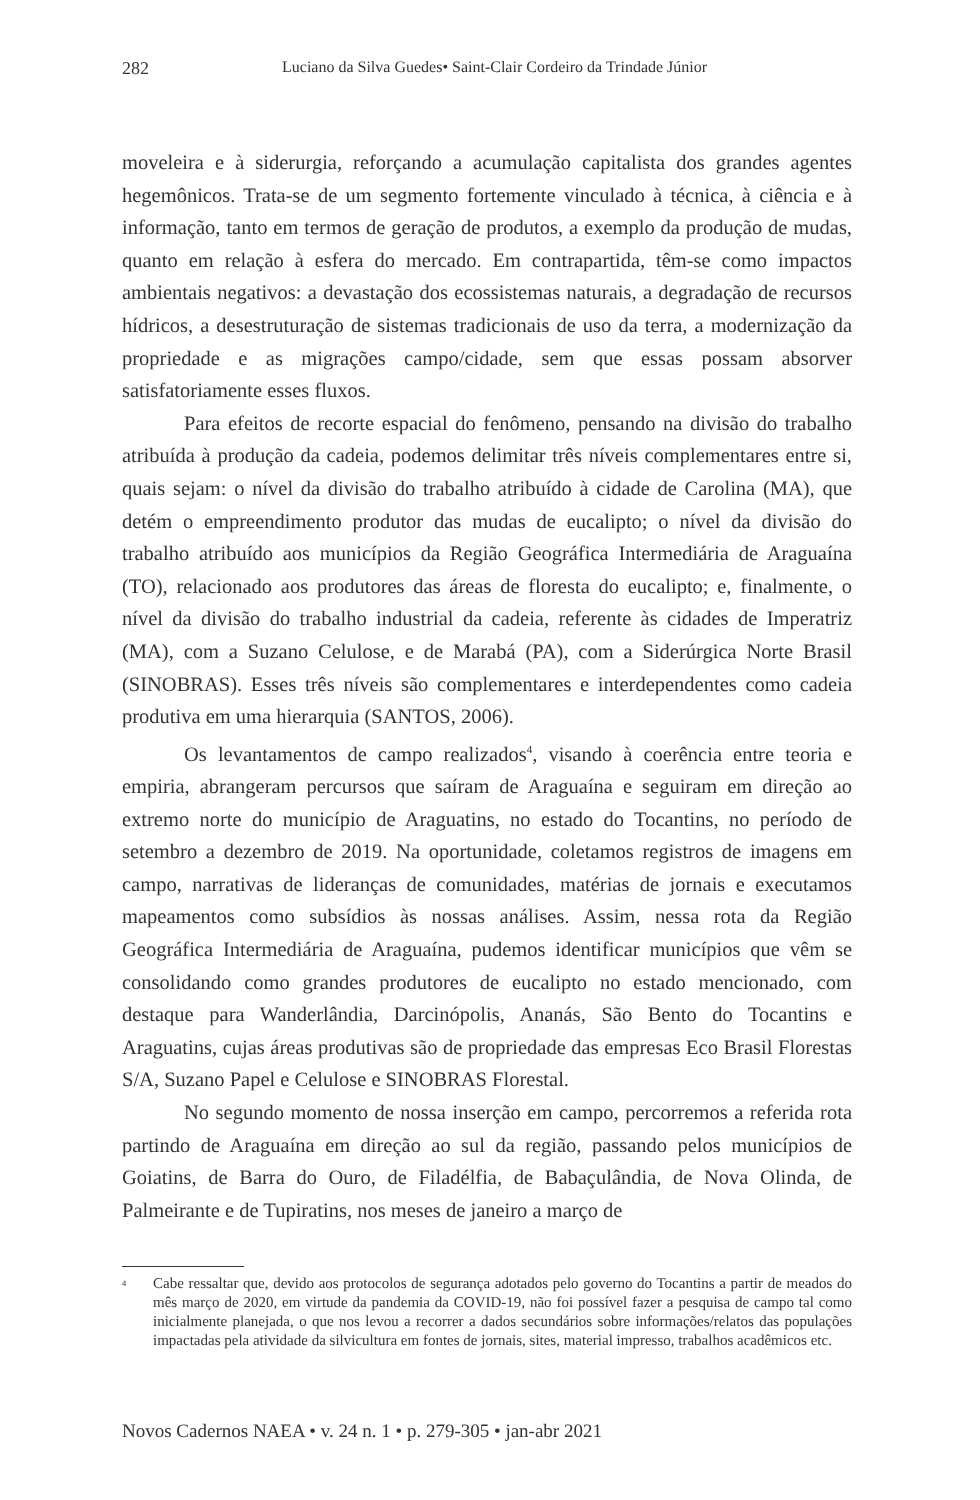282 Luciano da Silva Guedes• Saint-Clair Cordeiro da Trindade Júnior
moveleira e à siderurgia, reforçando a acumulação capitalista dos grandes agentes hegemônicos. Trata-se de um segmento fortemente vinculado à técnica, à ciência e à informação, tanto em termos de geração de produtos, a exemplo da produção de mudas, quanto em relação à esfera do mercado. Em contrapartida, têm-se como impactos ambientais negativos: a devastação dos ecossistemas naturais, a degradação de recursos hídricos, a desestruturação de sistemas tradicionais de uso da terra, a modernização da propriedade e as migrações campo/cidade, sem que essas possam absorver satisfatoriamente esses fluxos.
Para efeitos de recorte espacial do fenômeno, pensando na divisão do trabalho atribuída à produção da cadeia, podemos delimitar três níveis complementares entre si, quais sejam: o nível da divisão do trabalho atribuído à cidade de Carolina (MA), que detém o empreendimento produtor das mudas de eucalipto; o nível da divisão do trabalho atribuído aos municípios da Região Geográfica Intermediária de Araguaína (TO), relacionado aos produtores das áreas de floresta do eucalipto; e, finalmente, o nível da divisão do trabalho industrial da cadeia, referente às cidades de Imperatriz (MA), com a Suzano Celulose, e de Marabá (PA), com a Siderúrgica Norte Brasil (SINOBRAS). Esses três níveis são complementares e interdependentes como cadeia produtiva em uma hierarquia (SANTOS, 2006).
Os levantamentos de campo realizados<sup>4</sup>, visando à coerência entre teoria e empiria, abrangeram percursos que saíram de Araguaína e seguiram em direção ao extremo norte do município de Araguatins, no estado do Tocantins, no período de setembro a dezembro de 2019. Na oportunidade, coletamos registros de imagens em campo, narrativas de lideranças de comunidades, matérias de jornais e executamos mapeamentos como subsídios às nossas análises. Assim, nessa rota da Região Geográfica Intermediária de Araguaína, pudemos identificar municípios que vêm se consolidando como grandes produtores de eucalipto no estado mencionado, com destaque para Wanderlândia, Darcinópolis, Ananás, São Bento do Tocantins e Araguatins, cujas áreas produtivas são de propriedade das empresas Eco Brasil Florestas S/A, Suzano Papel e Celulose e SINOBRAS Florestal.
No segundo momento de nossa inserção em campo, percorremos a referida rota partindo de Araguaína em direção ao sul da região, passando pelos municípios de Goiatins, de Barra do Ouro, de Filadélfia, de Babaçulândia, de Nova Olinda, de Palmeirante e de Tupiratins, nos meses de janeiro a março de
<sup>4</sup> Cabe ressaltar que, devido aos protocolos de segurança adotados pelo governo do Tocantins a partir de meados do mês março de 2020, em virtude da pandemia da COVID-19, não foi possível fazer a pesquisa de campo tal como inicialmente planejada, o que nos levou a recorrer a dados secundários sobre informações/relatos das populações impactadas pela atividade da silvicultura em fontes de jornais, sites, material impresso, trabalhos acadêmicos etc.
Novos Cadernos NAEA • v. 24 n. 1 • p. 279-305 • jan-abr 2021